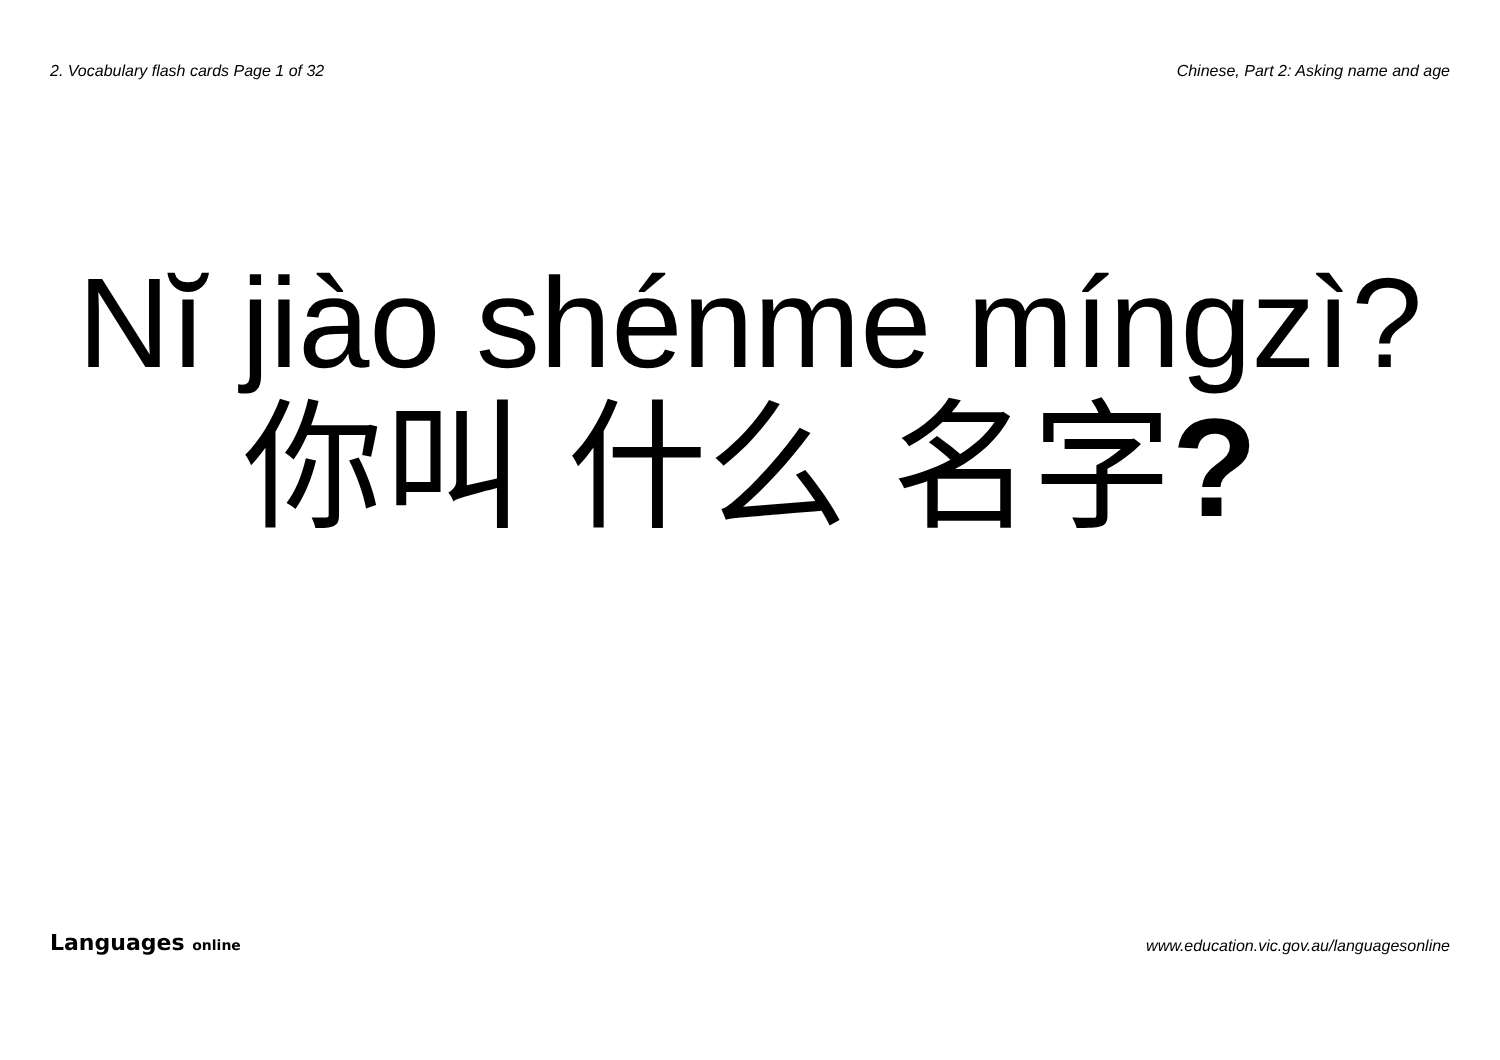2. Vocabulary flash cards Page 1 of 32
Chinese, Part 2: Asking name and age
Nĭ jiào shénme míngzì?
你叫 什么 名字?
Languages online
www.education.vic.gov.au/languagesonline